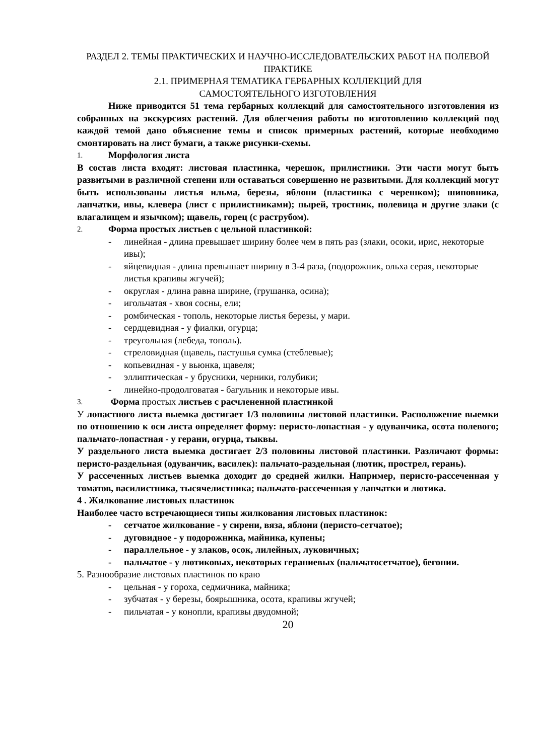РАЗДЕЛ 2. ТЕМЫ ПРАКТИЧЕСКИХ И НАУЧНО-ИССЛЕДОВАТЕЛЬСКИХ РАБОТ НА ПОЛЕВОЙ ПРАКТИКЕ
2.1. ПРИМЕРНАЯ ТЕМАТИКА ГЕРБАРНЫХ КОЛЛЕКЦИЙ ДЛЯ
САМОСТОЯТЕЛЬНОГО ИЗГОТОВЛЕНИЯ
Ниже приводится 51 тема гербарных коллекций для самостоятельного изготовления из собранных на экскурсиях растений. Для облегчения работы по изготовлению коллекций под каждой темой дано объяснение темы и список примерных растений, которые необходимо смонтировать на лист бумаги, а также рисунки-схемы.
1. Морфология листа
В состав листа входят: листовая пластинка, черешок, прилистники. Эти части могут быть развитыми в различной степени или оставаться совершенно не развитыми. Для коллекций могут быть использованы листья ильма, березы, яблони (пластинка с черешком); шиповника, лапчатки, ивы, клевера (лист с прилистниками); пырей, тростник, полевица и другие злаки (с влагалищем и язычком); щавель, горец (с раструбом).
2. Форма простых листьев с цельной пластинкой:
- линейная - длина превышает ширину более чем в пять раз (злаки, осоки, ирис, некоторые ивы);
- яйцевидная - длина превышает ширину в 3-4 раза, (подорожник, ольха серая, некоторые листья крапивы жгучей);
- округлая - длина равна ширине, (грушанка, осина);
- игольчатая - хвоя сосны, ели;
- ромбическая - тополь, некоторые листья березы, у мари.
- сердцевидная - у фиалки, огурца;
- треугольная (лебеда, тополь).
- стреловидная (щавель, пастушья сумка (стеблевые);
- копьевидная - у вьюнка, щавеля;
- эллиптическая - у брусники, черники, голубики;
- линейно-продолговатая - багульник и некоторые ивы.
3. Форма простых листьев с расчлененной пластинкой
У лопастного листа выемка достигает 1/3 половины листовой пластинки. Расположение выемки по отношению к оси листа определяет форму: перисто-лопастная - у одуванчика, осота полевого; пальчато-лопастная - у герани, огурца, тыквы.
У раздельного листа выемка достигает 2/3 половины листовой пластинки. Различают формы: перисто-раздельная (одуванчик, василек): пальчато-раздельная (лютик, прострел, герань).
У рассеченных листьев выемка доходит до средней жилки. Например, перисто-рассеченная у томатов, василистника, тысячелистника; пальчато-рассеченная у лапчатки и лютика.
4 . Жилкование листовых пластинок
Наиболее часто встречающиеся типы жилкования листовых пластинок:
- сетчатое жилкование - у сирени, вяза, яблони (перисто-сетчатое);
- дуговидное - у подорожника, майника, купены;
- параллельное - у злаков, осок, лилейных, луковичных;
- пальчатое - у лютиковых, некоторых гераниевых (пальчатосетчатое), бегонии.
5. Разнообразие листовых пластинок по краю
- цельная - у гороха, седмичника, майника;
- зубчатая - у березы, боярышника, осота, крапивы жгучей;
- пильчатая - у конопли, крапивы двудомной;
20